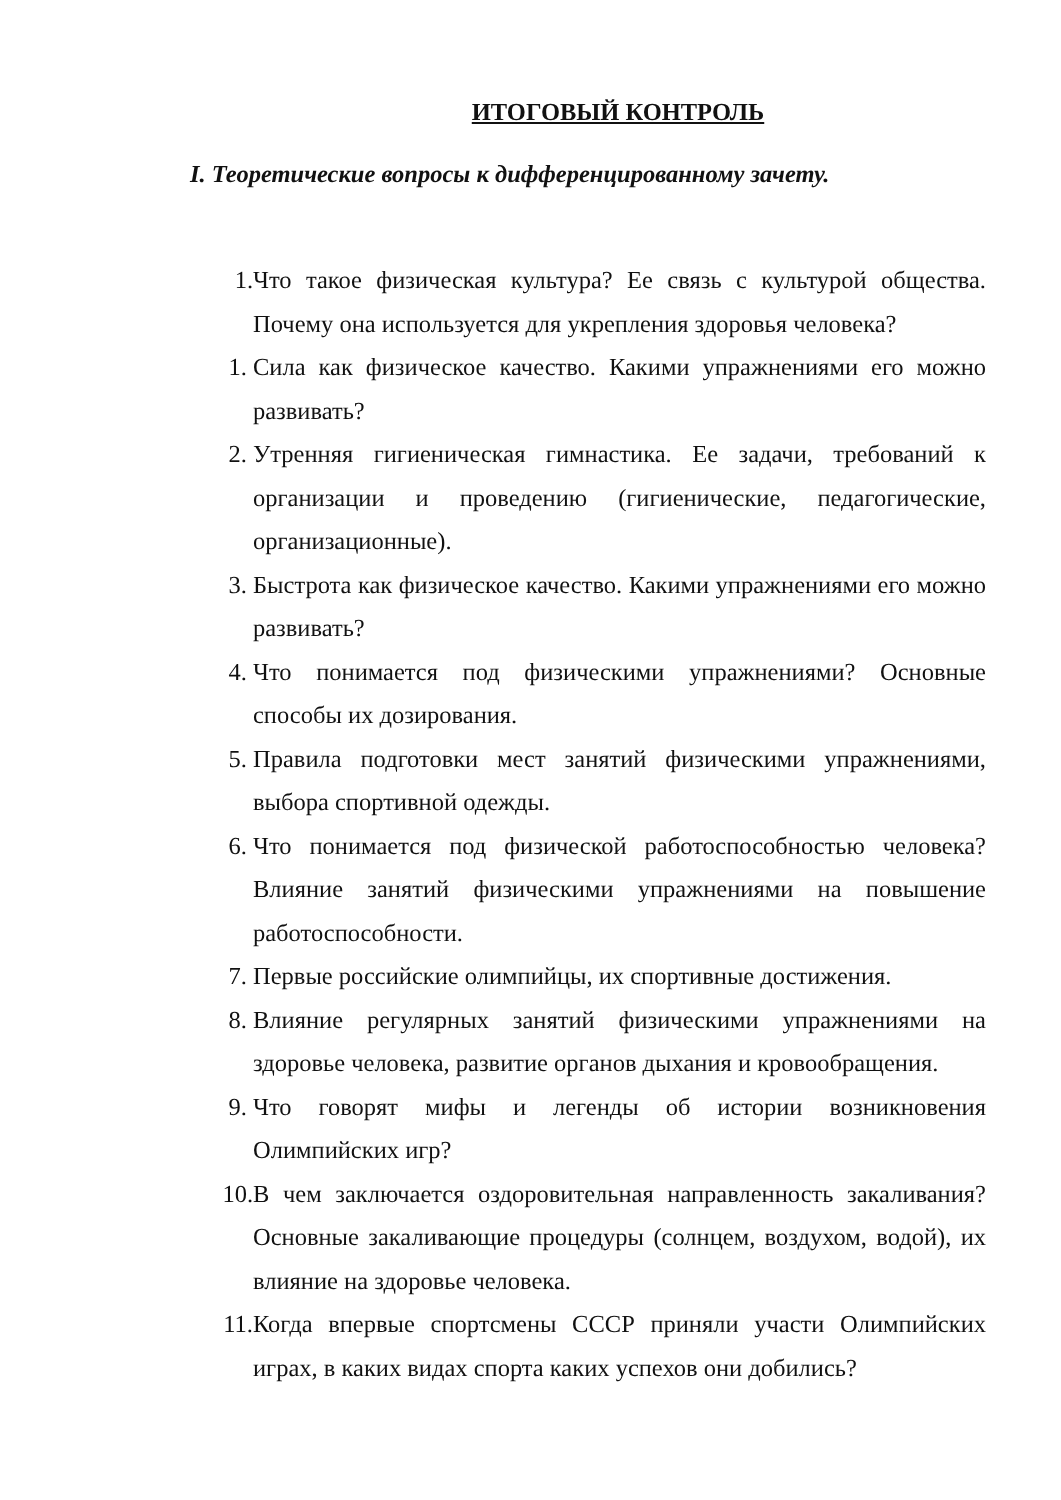ИТОГОВЫЙ КОНТРОЛЬ
I. Теоретические вопросы к дифференцированному зачету.
1.
Что такое физическая культура? Ее связь с культурой общества. Почему она используется для укрепления здоровья человека?
1. Сила как физическое качество. Какими упражнениями его можно развивать?
2. Утренняя гигиеническая гимнастика. Ее задачи, требований к организации и проведению (гигиенические, педагогические, организационные).
3. Быстрота как физическое качество. Какими упражнениями его можно развивать?
4. Что понимается под физическими упражнениями? Основные способы их дозирования.
5. Правила подготовки мест занятий физическими упражнениями, выбора спортивной одежды.
6. Что понимается под физической работоспособностью человека? Влияние занятий физическими упражнениями на повышение работоспособности.
7. Первые российские олимпийцы, их спортивные достижения.
8. Влияние регулярных занятий физическими упражнениями на здоровье человека, развитие органов дыхания и кровообращения.
9. Что говорят мифы и легенды об истории возникновения Олимпийских игр?
10. В чем заключается оздоровительная направленность закаливания? Основные закаливающие процедуры (солнцем, воздухом, водой), их влияние на здоровье человека.
11. Когда впервые спортсмены СССР приняли участи Олимпийских играх, в каких видах спорта каких успехов они добились?